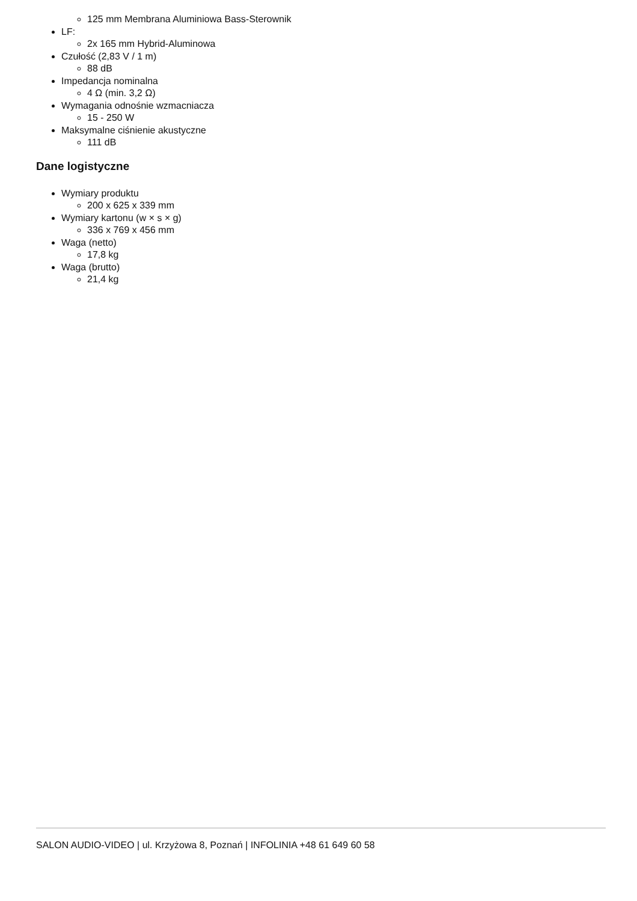125 mm Membrana Aluminiowa Bass-Sterownik
LF:
2x 165 mm Hybrid-Aluminowa
Czułość (2,83 V / 1 m)
88 dB
Impedancja nominalna
4 Ω (min. 3,2 Ω)
Wymagania odnośnie wzmacniacza
15 - 250 W
Maksymalne ciśnienie akustyczne
111 dB
Dane logistyczne
Wymiary produktu
200 x 625 x 339 mm
Wymiary kartonu (w × s × g)
336 x 769 x 456 mm
Waga (netto)
17,8 kg
Waga (brutto)
21,4 kg
SALON AUDIO-VIDEO | ul. Krzyżowa 8, Poznań | INFOLINIA +48 61 649 60 58